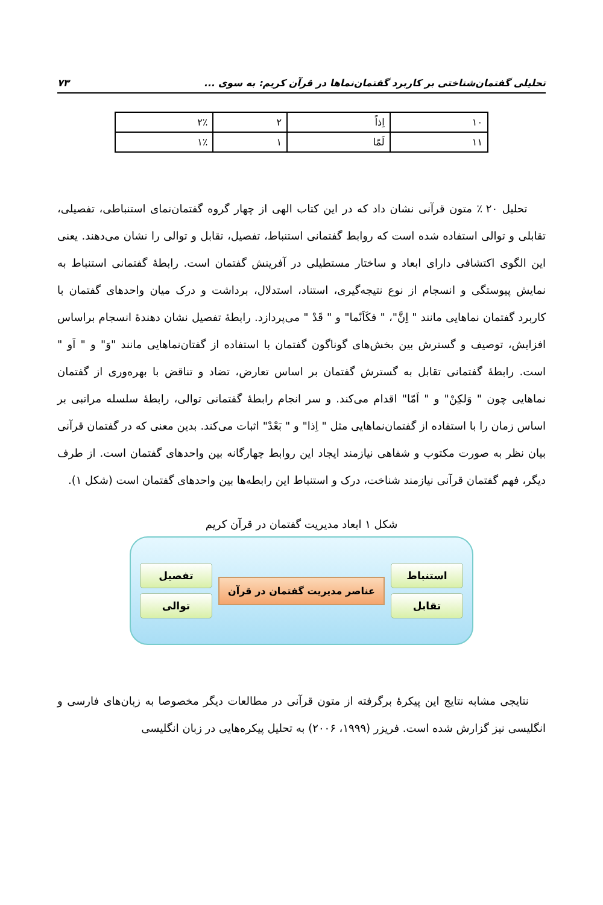تحلیلی گفتمان‌شناختی بر کاربرد گفتمان‌نماها در قرآن کریم: به سوی ... ۷۳
| ۱۰ | اِذاً | ۲ | ۲٪ |
| ۱۱ | لَمّا | ۱ | ۱٪ |
تحلیل ۲۰ ٪ متون قرآنی نشان داد که در این کتاب الهی از چهار گروه گفتمان‌نمای استنباطی، تفصیلی، تقابلی و توالی استفاده شده است که روابط گفتمانی استنباط، تفصیل، تقابل و توالی را نشان می‌دهند. یعنی این الگوی اکتشافی دارای ابعاد و ساختار مستطیلی در آفرینش گفتمان است. رابطهٔ گفتمانی استنباط به نمایش پیوستگی و انسجام از نوع نتیجه‌گیری، استناد، استدلال، برداشت و درک میان واحدهای گفتمان با کاربرد گفتمان نماهایی مانند " اِنَّ"، " فکَاَنّما" و " قَدْ " می‌پردازد. رابطهٔ تفصیل نشان دهندهٔ انسجام براساس افزایش، توصیف و گسترش بین بخش‌های گوناگون گفتمان با استفاده از گفتان‌نماهایی مانند "وَ" و " اَو " است. رابطهٔ گفتمانی تقابل به گسترش گفتمان بر اساس تعارض، تضاد و تناقض با بهره‌وری از گفتمان نماهایی چون " وَلکِنْ" و " اَمّا" اقدام می‌کند. و سر انجام رابطهٔ گفتمانی توالی، رابطهٔ سلسله مراتبی بر اساس زمان را با استفاده از گفتمان‌نماهایی مثل " اِذا" و " بَعْدْ" اثبات می‌کند. بدین معنی که در گفتمان قرآنی بیان نظر به صورت مکتوب و شفاهی نیازمند ایجاد این روابط چهارگانه بین واحدهای گفتمان است. از طرف دیگر، فهم گفتمان قرآنی نیازمند شناخت، درک و استنباط این رابطه‌ها بین واحدهای گفتمان است (شکل ۱).
شکل ۱ ابعاد مدیریت گفتمان در قرآن کریم
استنباط
تقابل
عناصر مدیریت گفتمان در قرآن
تفصیل
توالی
نتایجی مشابه نتایج این پیکرهٔ برگرفته از متون قرآنی در مطالعات دیگر مخصوصا به زبان‌های فارسی و انگلیسی نیز گزارش شده است. فریزر (۱۹۹۹، ۲۰۰۶) به تحلیل پیکره‌هایی در زبان انگلیسی